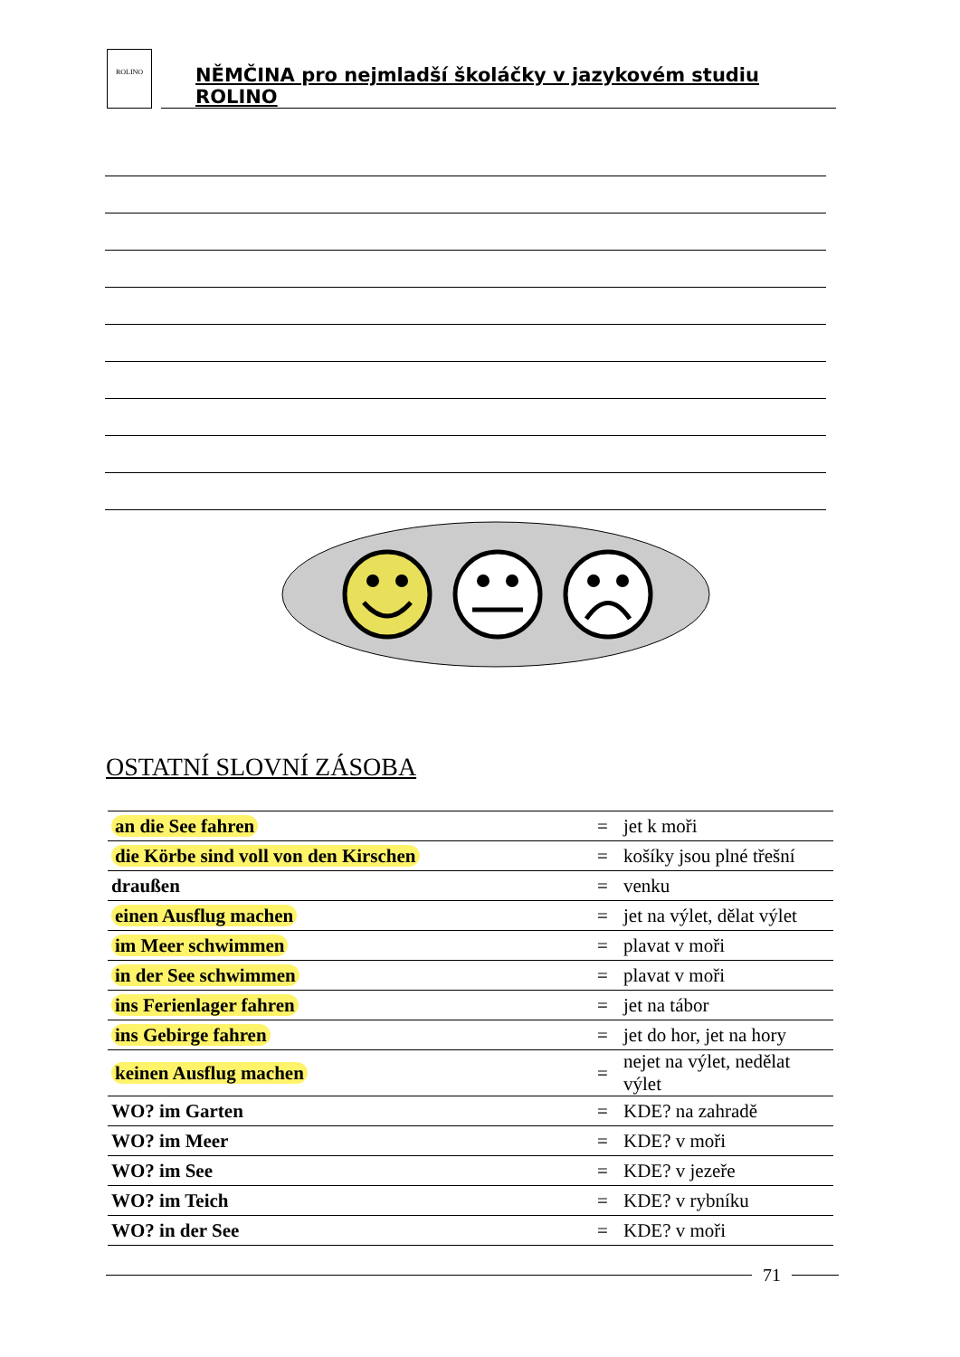ROLINO
NĚMČINA pro nejmladší školáčky v jazykovém studiu ROLINO
OSTATNÍ SLOVNÍ ZÁSOBA
| an die See fahren | = | jet k moři |
| die Körbe sind voll von den Kirschen | = | košíky jsou plné třešní |
| draußen | = | venku |
| einen Ausflug machen | = | jet na výlet, dělat výlet |
| im Meer schwimmen | = | plavat v moři |
| in der See schwimmen | = | plavat v moři |
| ins Ferienlager fahren | = | jet na tábor |
| ins Gebirge fahren | = | jet do hor, jet na hory |
| keinen Ausflug machen | = | nejet na výlet, nedělat výlet |
| WO? im Garten | = | KDE? na zahradě |
| WO? im Meer | = | KDE? v moři |
| WO? im See | = | KDE? v jezeře |
| WO? im Teich | = | KDE? v rybníku |
| WO? in der See | = | KDE? v moři |
71